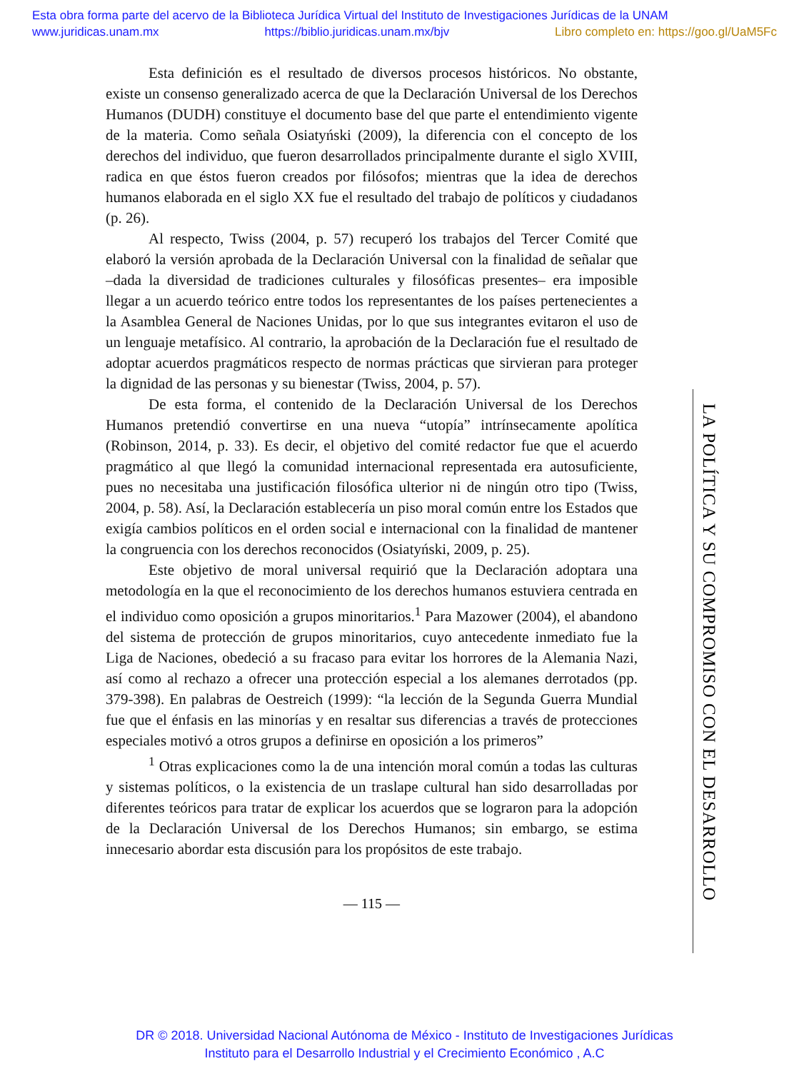Esta obra forma parte del acervo de la Biblioteca Jurídica Virtual del Instituto de Investigaciones Jurídicas de la UNAM
www.juridicas.unam.mx https://biblio.juridicas.unam.mx/bjv Libro completo en: https://goo.gl/UaM5Fc
Esta definición es el resultado de diversos procesos históricos. No obstante, existe un consenso generalizado acerca de que la Declaración Universal de los Derechos Humanos (DUDH) constituye el documento base del que parte el entendimiento vigente de la materia. Como señala Osiatyński (2009), la diferencia con el concepto de los derechos del individuo, que fueron desarrollados principalmente durante el siglo XVIII, radica en que éstos fueron creados por filósofos; mientras que la idea de derechos humanos elaborada en el siglo XX fue el resultado del trabajo de políticos y ciudadanos (p. 26).
Al respecto, Twiss (2004, p. 57) recuperó los trabajos del Tercer Comité que elaboró la versión aprobada de la Declaración Universal con la finalidad de señalar que –dada la diversidad de tradiciones culturales y filosóficas presentes– era imposible llegar a un acuerdo teórico entre todos los representantes de los países pertenecientes a la Asamblea General de Naciones Unidas, por lo que sus integrantes evitaron el uso de un lenguaje metafísico. Al contrario, la aprobación de la Declaración fue el resultado de adoptar acuerdos pragmáticos respecto de normas prácticas que sirvieran para proteger la dignidad de las personas y su bienestar (Twiss, 2004, p. 57).
De esta forma, el contenido de la Declaración Universal de los Derechos Humanos pretendió convertirse en una nueva “utopía” intrínsecamente apolítica (Robinson, 2014, p. 33). Es decir, el objetivo del comité redactor fue que el acuerdo pragmático al que llegó la comunidad internacional representada era autosuficiente, pues no necesitaba una justificación filosófica ulterior ni de ningún otro tipo (Twiss, 2004, p. 58). Así, la Declaración establecería un piso moral común entre los Estados que exigía cambios políticos en el orden social e internacional con la finalidad de mantener la congruencia con los derechos reconocidos (Osiatyński, 2009, p. 25).
Este objetivo de moral universal requirió que la Declaración adoptara una metodología en la que el reconocimiento de los derechos humanos estuviera centrada en el individuo como oposición a grupos minoritarios.<sup>1</sup> Para Mazower (2004), el abandono del sistema de protección de grupos minoritarios, cuyo antecedente inmediato fue la Liga de Naciones, obedeció a su fracaso para evitar los horrores de la Alemania Nazi, así como al rechazo a ofrecer una protección especial a los alemanes derrotados (pp. 379-398). En palabras de Oestreich (1999): “la lección de la Segunda Guerra Mundial fue que el énfasis en las minorías y en resaltar sus diferencias a través de protecciones especiales motivó a otros grupos a definirse en oposición a los primeros”
<sup>1</sup> Otras explicaciones como la de una intención moral común a todas las culturas y sistemas políticos, o la existencia de un traslape cultural han sido desarrolladas por diferentes teóricos para tratar de explicar los acuerdos que se lograron para la adopción de la Declaración Universal de los Derechos Humanos; sin embargo, se estima innecesario abordar esta discusión para los propósitos de este trabajo.
— 115 —
LA POLÍTICA Y SU COMPROMISO CON EL DESARROLLO
DR © 2018. Universidad Nacional Autónoma de México - Instituto de Investigaciones Jurídicas
Instituto para el Desarrollo Industrial y el Crecimiento Económico , A.C